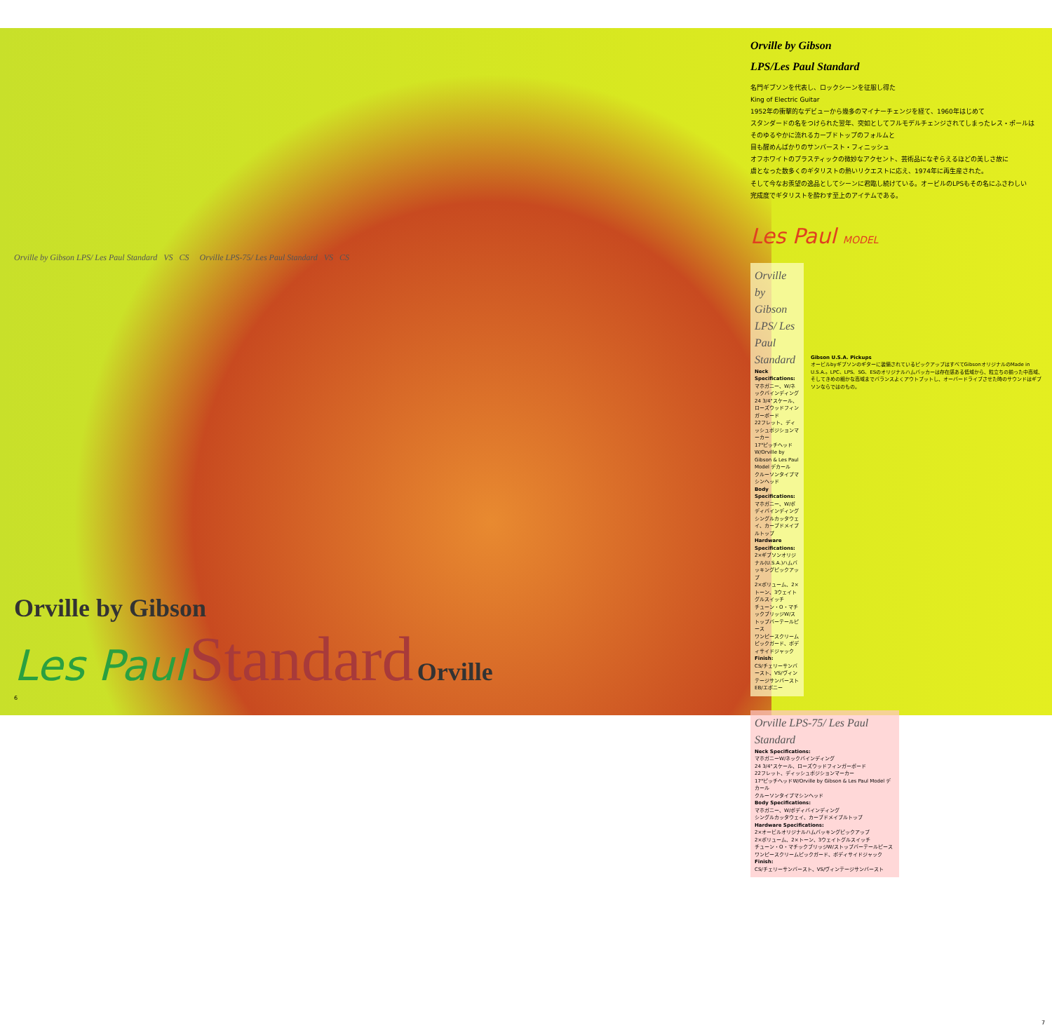Orville by Gibson LPS/ Les Paul Standard VS CS Orville LPS-75/ Les Paul Standard VS CS
Orville by Gibson
Les Paul Standard Orville
6
Orville by Gibson
LPS/Les Paul Standard
名門ギブソンを代表し、ロックシーンを征服し得た
King of Electric Guitar
1952年の衝撃的なデビューから幾多のマイナーチェンジを経て、1960年はじめて
スタンダードの名をつけられた翌年、突如としてフルモデルチェンジされてしまったレス・ポールは
そのゆるやかに流れるカーブドトップのフォルムと
目も醒めんばかりのサンバースト・フィニッシュ
オフホワイトのプラスティックの微妙なアクセント、芸術品になぞらえるほどの美しさ故に
虜となった数多くのギタリストの熱いリクエストに応え、1974年に再生産された。
そして今なお羨望の逸品としてシーンに君臨し続けている。オービルのLPSもその名にふさわしい
完成度でギタリストを酔わす至上のアイテムである。
Les Paul MODEL
Orville by Gibson LPS/ Les Paul Standard
Neck Specifications:
マホガニー、W/ネックバインディング
24 3/4"スケール、ローズウッドフィンガーボード
22フレット、ディッシュポジションマーカー
17°ピッチヘッド W/Orville by Gibson & Les Paul Model デカール
クルーソンタイプマシンヘッド
Body Specifications:
マホガニー、W/ボディバインディング
シングルカッタウェイ、カーブドメイプルトップ
Hardware Specifications:
2×ギブソンオリジナル(U.S.A.)ハムバッキングピックアップ
2×ボリューム、2×トーン、3ウェイトグルスイッチ
チューン・O・マチックブリッジW/ストップバーテールピース
ワンピースクリームピックガード、ボディサイドジャック
Finish:
CS/チェリーサンバースト、VS/ヴィンテージサンバースト
EB/エボニー
Gibson U.S.A. Pickups
オービルbyギブソンのギターに装備されているピックアップはすべてGibsonオリジナルのMade in U.S.A.。LPC、LPS、SG、ESのオリジナルハムバッカーは存在感ある低域から、粒立ちの揃った中高域、そしてきめの細かな高域までバランスよくアウトプットし、オーバードライブさせた時のサウンドはギブソンならではのもの。
Orville LPS-75/ Les Paul Standard
Neck Specifications:
マホガニーW/ネックバインディング
24 3/4"スケール、ローズウッドフィンガーボード
22フレット、ディッシュポジションマーカー
17°ピッチヘッドW/Orville by Gibson & Les Paul Model デカール
クルーソンタイプマシンヘッド
Body Specifications:
マホガニー、W/ボディバインディング
シングルカッタウェイ、カーブドメイプルトップ
Hardware Specifications:
2×オービルオリジナルハムバッキングピックアップ
2×ボリューム、2×トーン、3ウェイトグルスイッチ
チューン・O・マチックブリッジW/ストップバーテールピース
ワンピースクリームピックガード、ボディサイドジャック
Finish:
CS/チェリーサンバースト、VS/ヴィンテージサンバースト
7